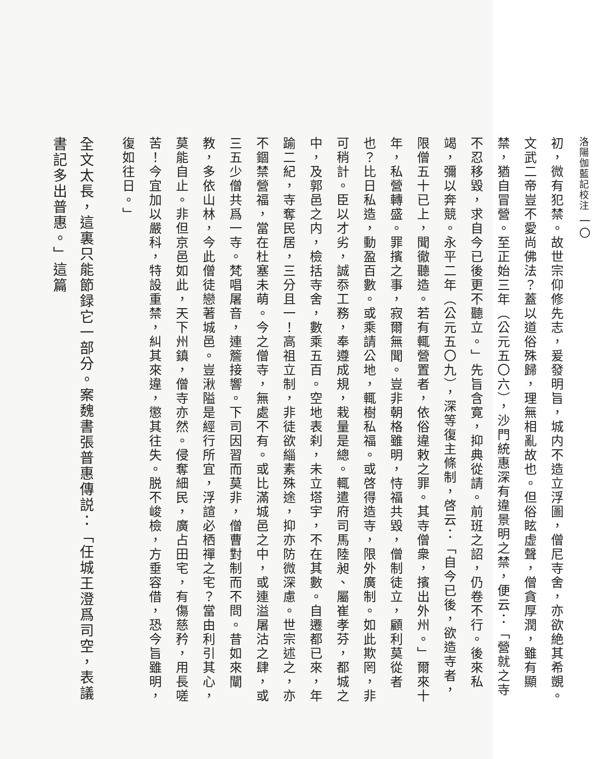洛陽伽藍記校注 一〇
初，微有犯禁。故世宗仰修先志，爰發明旨，城内不造立浮圖，僧尼寺舍，亦欲絶其希覬。文武二帝豈不愛尚佛法？蓋以道俗殊歸，理無相亂故也。但俗眩虚聲，僧貪厚潤，雖有顯禁，猶自冒營。至正始三年（公元五〇六），沙門統惠深有違景明之禁，便云：「營就之寺不忍移毀，求自今已後更不聽立。」先旨含寛，抑典從請。前班之詔，仍卷不行。後來私竭，彌以奔競。永平二年（公元五〇九），深等復主條制，啓云：「自今已後，欲造寺者，限僧五十已上，聞徹聽造。若有輒營置者，依俗違敕之罪。其寺僧衆，擯出外州。」爾來十年，私營轉盛。罪擯之事，寂爾無聞。豈非朝格雖明，恃福共毀，僧制徒立，顧利莫從者也？比日私造，動盈百數。或乘請公地，輒樹私福。或啓得造寺，限外廣制。如此欺罔，非可稍計。臣以才劣，誠忝工務，奉遵成規，栽量是總。輒遣府司馬陸昶、屬崔孝芬，都城之中，及郭邑之内，檢括寺舍，數乘五百。空地表刹，未立塔宇，不在其數。自遷都已來，年踰二紀，寺奪民居，三分且一！高祖立制，非徒欲緇素殊途，抑亦防微深慮。世宗述之，亦不錮禁營福，當在杜塞未萌。今之僧寺，無處不有。或比滿城邑之中，或連溢屠沽之肆，或三五少僧共爲一寺。梵唱屠音，連簷接響。下司因習而莫非，僧曹對制而不問。昔如來闡教，多依山林，今此僧徒戀著城邑。豈湫隘是經行所宜，浮諠必栖禪之宅？當由利引其心，莫能自止。非但京邑如此，天下州鎮，僧寺亦然。侵奪細民，廣占田宅，有傷慈矜，用長嗟苦！今宜加以嚴科，特設重禁，糾其來違，懲其往失。脱不峻檢，方垂容借，恐今旨雖明，復如往日。」
全文太長，這裏只能節録它一部分。案魏書張普惠傳説：「任城王澄爲司空，表議書記多出普惠。」這篇